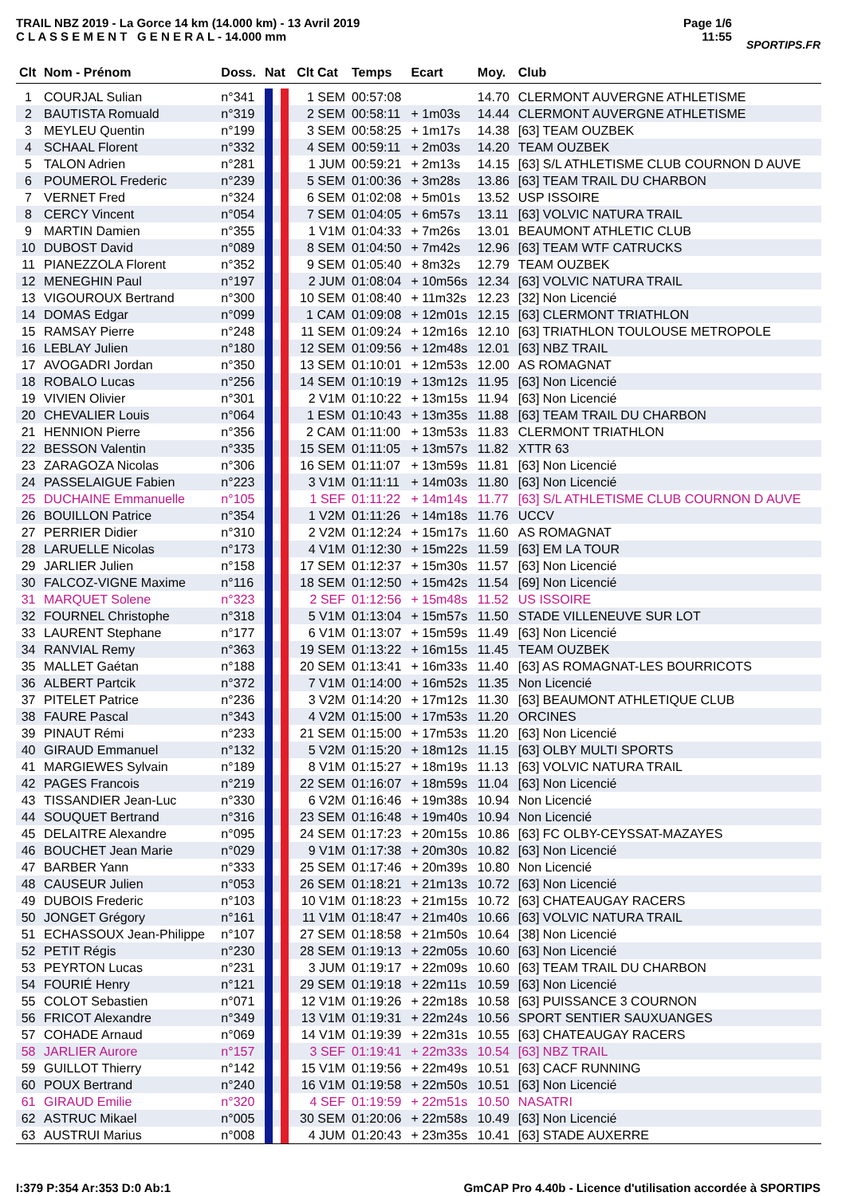TRAIL NBZ 2019 - La Gorce 14 km (14.000 km) - 13 Avril 2019
C L A S S E M E N T G E N E R A L - 14.000 mm
Page 1/6
11:55
SPORTIPS.FR
| Clt | Nom - Prénom | Doss. | Nat | Clt Cat | Temps | Ecart | Moy. | Club |
| --- | --- | --- | --- | --- | --- | --- | --- | --- |
| 1 | COURJAL Sulian | n°341 | | 1 SEM | 00:57:08 | | 14.70 | CLERMONT AUVERGNE ATHLETISME |
| 2 | BAUTISTA Romuald | n°319 | | 2 SEM | 00:58:11 | + 1m03s | 14.44 | CLERMONT AUVERGNE ATHLETISME |
| 3 | MEYLEU Quentin | n°199 | | 3 SEM | 00:58:25 | + 1m17s | 14.38 | [63] TEAM OUZBEK |
| 4 | SCHAAL Florent | n°332 | | 4 SEM | 00:59:11 | + 2m03s | 14.20 | TEAM OUZBEK |
| 5 | TALON Adrien | n°281 | | 1 JUM | 00:59:21 | + 2m13s | 14.15 | [63] S/L ATHLETISME CLUB COURNON D AUVE |
| 6 | POUMEROL Frederic | n°239 | | 5 SEM | 01:00:36 | + 3m28s | 13.86 | [63] TEAM TRAIL DU CHARBON |
| 7 | VERNET Fred | n°324 | | 6 SEM | 01:02:08 | + 5m01s | 13.52 | USP ISSOIRE |
| 8 | CERCY Vincent | n°054 | | 7 SEM | 01:04:05 | + 6m57s | 13.11 | [63] VOLVIC NATURA TRAIL |
| 9 | MARTIN Damien | n°355 | | 1 V1M | 01:04:33 | + 7m26s | 13.01 | BEAUMONT ATHLETIC CLUB |
| 10 | DUBOST David | n°089 | | 8 SEM | 01:04:50 | + 7m42s | 12.96 | [63] TEAM WTF CATRUCKS |
| 11 | PIANEZZOLA Florent | n°352 | | 9 SEM | 01:05:40 | + 8m32s | 12.79 | TEAM OUZBEK |
| 12 | MENEGHIN Paul | n°197 | | 2 JUM | 01:08:04 | + 10m56s | 12.34 | [63] VOLVIC NATURA TRAIL |
| 13 | VIGOUROUX Bertrand | n°300 | | 10 SEM | 01:08:40 | + 11m32s | 12.23 | [32] Non Licencié |
| 14 | DOMAS Edgar | n°099 | | 1 CAM | 01:09:08 | + 12m01s | 12.15 | [63] CLERMONT TRIATHLON |
| 15 | RAMSAY Pierre | n°248 | | 11 SEM | 01:09:24 | + 12m16s | 12.10 | [63] TRIATHLON TOULOUSE METROPOLE |
| 16 | LEBLAY Julien | n°180 | | 12 SEM | 01:09:56 | + 12m48s | 12.01 | [63] NBZ TRAIL |
| 17 | AVOGADRI Jordan | n°350 | | 13 SEM | 01:10:01 | + 12m53s | 12.00 | AS ROMAGNAT |
| 18 | ROBALO Lucas | n°256 | | 14 SEM | 01:10:19 | + 13m12s | 11.95 | [63] Non Licencié |
| 19 | VIVIEN Olivier | n°301 | | 2 V1M | 01:10:22 | + 13m15s | 11.94 | [63] Non Licencié |
| 20 | CHEVALIER Louis | n°064 | | 1 ESM | 01:10:43 | + 13m35s | 11.88 | [63] TEAM TRAIL DU CHARBON |
| 21 | HENNION Pierre | n°356 | | 2 CAM | 01:11:00 | + 13m53s | 11.83 | CLERMONT TRIATHLON |
| 22 | BESSON Valentin | n°335 | | 15 SEM | 01:11:05 | + 13m57s | 11.82 | XTTR 63 |
| 23 | ZARAGOZA Nicolas | n°306 | | 16 SEM | 01:11:07 | + 13m59s | 11.81 | [63] Non Licencié |
| 24 | PASSELAIGUE Fabien | n°223 | | 3 V1M | 01:11:11 | + 14m03s | 11.80 | [63] Non Licencié |
| 25 | DUCHAINE Emmanuelle | n°105 | | 1 SEF | 01:11:22 | + 14m14s | 11.77 | [63] S/L ATHLETISME CLUB COURNON D AUVE |
| 26 | BOUILLON Patrice | n°354 | | 1 V2M | 01:11:26 | + 14m18s | 11.76 | UCCV |
| 27 | PERRIER Didier | n°310 | | 2 V2M | 01:12:24 | + 15m17s | 11.60 | AS ROMAGNAT |
| 28 | LARUELLE Nicolas | n°173 | | 4 V1M | 01:12:30 | + 15m22s | 11.59 | [63] EM LA TOUR |
| 29 | JARLIER Julien | n°158 | | 17 SEM | 01:12:37 | + 15m30s | 11.57 | [63] Non Licencié |
| 30 | FALCOZ-VIGNE Maxime | n°116 | | 18 SEM | 01:12:50 | + 15m42s | 11.54 | [69] Non Licencié |
| 31 | MARQUET Solene | n°323 | | 2 SEF | 01:12:56 | + 15m48s | 11.52 | US ISSOIRE |
| 32 | FOURNEL Christophe | n°318 | | 5 V1M | 01:13:04 | + 15m57s | 11.50 | STADE VILLENEUVE SUR LOT |
| 33 | LAURENT Stephane | n°177 | | 6 V1M | 01:13:07 | + 15m59s | 11.49 | [63] Non Licencié |
| 34 | RANVIAL Remy | n°363 | | 19 SEM | 01:13:22 | + 16m15s | 11.45 | TEAM OUZBEK |
| 35 | MALLET Gaétan | n°188 | | 20 SEM | 01:13:41 | + 16m33s | 11.40 | [63] AS ROMAGNAT-LES BOURRICOTS |
| 36 | ALBERT Partcik | n°372 | | 7 V1M | 01:14:00 | + 16m52s | 11.35 | Non Licencié |
| 37 | PITELET Patrice | n°236 | | 3 V2M | 01:14:20 | + 17m12s | 11.30 | [63] BEAUMONT ATHLETIQUE CLUB |
| 38 | FAURE Pascal | n°343 | | 4 V2M | 01:15:00 | + 17m53s | 11.20 | ORCINES |
| 39 | PINAUT Rémi | n°233 | | 21 SEM | 01:15:00 | + 17m53s | 11.20 | [63] Non Licencié |
| 40 | GIRAUD Emmanuel | n°132 | | 5 V2M | 01:15:20 | + 18m12s | 11.15 | [63] OLBY MULTI SPORTS |
| 41 | MARGIEWES Sylvain | n°189 | | 8 V1M | 01:15:27 | + 18m19s | 11.13 | [63] VOLVIC NATURA TRAIL |
| 42 | PAGES Francois | n°219 | | 22 SEM | 01:16:07 | + 18m59s | 11.04 | [63] Non Licencié |
| 43 | TISSANDIER Jean-Luc | n°330 | | 6 V2M | 01:16:46 | + 19m38s | 10.94 | Non Licencié |
| 44 | SOUQUET Bertrand | n°316 | | 23 SEM | 01:16:48 | + 19m40s | 10.94 | Non Licencié |
| 45 | DELAITRE Alexandre | n°095 | | 24 SEM | 01:17:23 | + 20m15s | 10.86 | [63] FC OLBY-CEYSSAT-MAZAYES |
| 46 | BOUCHET Jean Marie | n°029 | | 9 V1M | 01:17:38 | + 20m30s | 10.82 | [63] Non Licencié |
| 47 | BARBER Yann | n°333 | | 25 SEM | 01:17:46 | + 20m39s | 10.80 | Non Licencié |
| 48 | CAUSEUR Julien | n°053 | | 26 SEM | 01:18:21 | + 21m13s | 10.72 | [63] Non Licencié |
| 49 | DUBOIS Frederic | n°103 | | 10 V1M | 01:18:23 | + 21m15s | 10.72 | [63] CHATEAUGAY RACERS |
| 50 | JONGET Grégory | n°161 | | 11 V1M | 01:18:47 | + 21m40s | 10.66 | [63] VOLVIC NATURA TRAIL |
| 51 | ECHASSOUX Jean-Philippe | n°107 | | 27 SEM | 01:18:58 | + 21m50s | 10.64 | [38] Non Licencié |
| 52 | PETIT Régis | n°230 | | 28 SEM | 01:19:13 | + 22m05s | 10.60 | [63] Non Licencié |
| 53 | PEYRTON Lucas | n°231 | | 3 JUM | 01:19:17 | + 22m09s | 10.60 | [63] TEAM TRAIL DU CHARBON |
| 54 | FOURIÉ Henry | n°121 | | 29 SEM | 01:19:18 | + 22m11s | 10.59 | [63] Non Licencié |
| 55 | COLOT Sebastien | n°071 | | 12 V1M | 01:19:26 | + 22m18s | 10.58 | [63] PUISSANCE 3 COURNON |
| 56 | FRICOT Alexandre | n°349 | | 13 V1M | 01:19:31 | + 22m24s | 10.56 | SPORT SENTIER SAUXUANGES |
| 57 | COHADE Arnaud | n°069 | | 14 V1M | 01:19:39 | + 22m31s | 10.55 | [63] CHATEAUGAY RACERS |
| 58 | JARLIER Aurore | n°157 | | 3 SEF | 01:19:41 | + 22m33s | 10.54 | [63] NBZ TRAIL |
| 59 | GUILLOT Thierry | n°142 | | 15 V1M | 01:19:56 | + 22m49s | 10.51 | [63] CACF RUNNING |
| 60 | POUX Bertrand | n°240 | | 16 V1M | 01:19:58 | + 22m50s | 10.51 | [63] Non Licencié |
| 61 | GIRAUD Emilie | n°320 | | 4 SEF | 01:19:59 | + 22m51s | 10.50 | NASATRI |
| 62 | ASTRUC Mikael | n°005 | | 30 SEM | 01:20:06 | + 22m58s | 10.49 | [63] Non Licencié |
| 63 | AUSTRUI Marius | n°008 | | 4 JUM | 01:20:43 | + 23m35s | 10.41 | [63] STADE AUXERRE |
I:379 P:354 Ar:353 D:0 Ab:1 GmCAP Pro 4.40b - Licence d'utilisation accordée à SPORTIPS